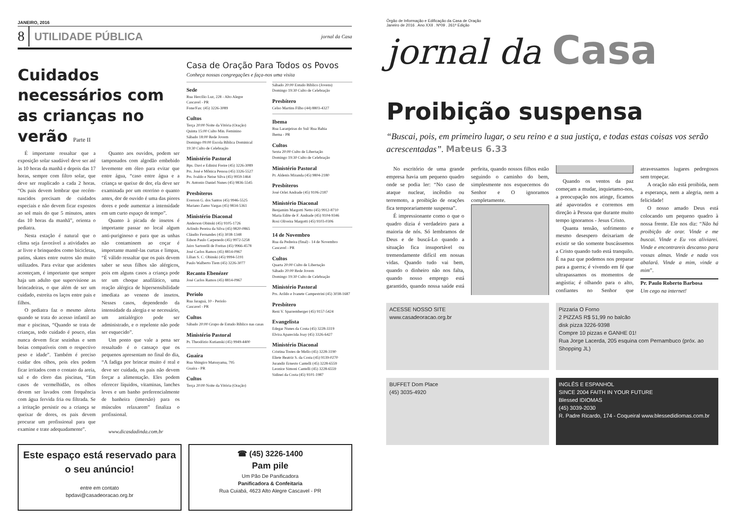JANEIRO, 2016
8 UTILIDADE PÚBLICA jornal da Casa
Cuidados necessários com as crianças no verão Parte II
É importante ressaltar que a exposição solar saudável deve ser até às 10 horas da manhã e depois das 17 horas, sempre com filtro solar, que deve ser reaplicado a cada 2 horas. “Os pais devem lembrar que recém-nascidos precisam de cuidados especiais e não devem ficar expostos ao sol mais do que 5 minutos, antes das 10 horas da manhã”, orienta o pediatra.
Nesta estação é natural que o clima seja favorável a atividades ao ar livre e brinquedos como bicicletas, patins, skates entre outros são muito utilizados. Para evitar que acidentes aconteçam, é importante que sempre haja um adulto que supervisione as brincadeiras, o que além de ser um cuidado, estreita os laços entre pais e filhos.
O pediatra faz o mesmo alerta quando se trata do acesso infantil ao mar e piscinas, “Quando se trata de crianças, todo cuidado é pouco, elas nunca devem ficar sozinhas e sem boias compatíveis com o respectivo peso e idade”. Também é preciso cuidar dos olhos, pois eles podem ficar irritados com o contato da areia, sal e do cloro das piscinas, “Em casos de vermelhidão, os olhos devem ser lavados com frequência com água fervida fria ou filtrada. Se a irritação persistir ou a criança se queixar de dores, os pais devem procurar um profissional para que examine e trate adequadamente”.
Quanto aos ouvidos, podem ser tamponados com algodão embebido levemente em óleo para evitar que entre água, “caso entre água e a criança se queixe de dor, ela deve ser examinada por um otorrino o quanto antes, dor de ouvido é uma das piores dores e pode aumentar a intensidade em um curto espaço de tempo”.
Quanto à picada de insetos é importante passar no local algum anti-puriginoso e para que as unhas não contaminem ao coçar é importante mantê-las curtas e limpas, “É válido ressaltar que os pais devem saber se seus filhos são alérgicos, pois em alguns casos a criança pode ter um choque anafilático, uma reação alérgica de hipersensibilidade imediata ao veneno de insetos. Nesses casos, dependendo da intensidade da alergia e se necessário, um antialérgico pode ser administrado, e o repelente não pode ser esquecido”.
Um ponto que vale a pena ser ressaltado é o cansaço que os pequenos apresentam no final do dia, “A fadiga por brincar muito é real e deve ser cuidada, os pais não devem forçar a alimentação. Eles podem oferecer líquidos, vitaminas, lanches leves e um banho preferencialmente de banheira (imersão) para os músculos relaxarem” finaliza o profissional.
www.dicasdadinda.com.br
Casa de Oração Para Todos os Povos
Conheça nossas congregações e faça-nos uma visita
Sede
Rua Hercílio Luz, 228 - Alto Alegre
Cascavel - PR
Fone/Fax: (45) 3226-3089
Cultos
Terça 20:00 Noite da Vitória (Oração)
Quinta 15:00 Culto Min. Feminino
Sábado 18:00 Rede Jovem
Domingo 09:00 Escola Bíblica Dominical
19:30 Culto de Celebração
Ministério Pastoral
Bps. Davi e Edinisi Freire (45) 3226-3089
Prs. José e Mônica Pessoa (45) 3326-5527
Prs. Ivaldo e Neise Silva (45) 9959-1464
Pr. Antonio Daniel Nunes (45) 9836-5545
Presbíteros
Everson G. dos Santos (45) 9946-5525
Mariano Zamo Vargas (45) 9834-5361
Ministério Diaconal
Anderson Obinski (45) 9105-1726
Arlindo Pereira da Silva (45) 9820-0865
Cláudio Fernandes (45) 3038-1348
Edson Paulo Carpenedo (45) 9972-5258
Jairo Sartorelli de Freitas (45) 9966-4578
José Carlos Ramos (45) 8814-0967
Lílian S. C. Obinski (45) 9994-5191
Paulo Walberto Tiem (45) 3226-3077
Recanto Ebenézer
José Carlos Ramos (45) 8814-0967
Periolo
Rua Jaraguá, 10 - Periolo
Cascavel - PR
Cultos
Sábado 20:00 Grupo de Estudo Bíblico nas casas
Ministério Pastoral
Pr. Theodózio Kutianski (45) 9949-4400
Guaíra
Rua Shingiro Matsuyama, 795
Guaíra - PR
Cultos
Terça 20:00 Noite da Vitória (Oração)
Sábado 20:00 Estudo Bíblico (Jovens)
Domingo 19:30 Culto de Celebração
Presbítero
Celso Martins Filho (44) 8803-4327
Ibema
Rua Laranjeiras do Sul/ Rua Bahia
Ibema - PR
Cultos
Sexta 20:00 Culto de Libertação
Domingo 19:30 Culto de Celebração
Ministério Pastoral
Pr. Aldenis Miranda (45) 9804-2180
Presbíteros
José Orlei Andrade (45) 9106-2187
Ministério Diaconal
Benjamim Margotti Netto (45) 9912-8710
Maria Edite de F. Andrade (45) 9104-9346
Rosi Oliveira Margotti (45) 9103-0306
14 de Novembro
Rua da Pedreira (final) - 14 de Novembro
Cascavel - PR
Cultos
Quarta 20:00 Culto de Libertação
Sábado 20:00 Rede Jovem
Domingo 19:30 Culto de Celebração
Ministério Pastoral
Prs. Arildo e Ivanete Campestrini (45) 3038-1687
Presbítero
Reni V. Sparremberger (45) 9157-5424
Evangelista
Edegar Nunes da Costa (45) 3228-3319
Elvira Aparecida Joay (45) 3326-6427
Ministério Diaconal
Cristina Tostes de Mello (45) 3228-3190
Eliete Beatriz S. da Costa (45) 9139-0270
Jurandir Ernesto Cantelli (45) 3228-6559
Leonice Simoni Cantelli (45) 3228-6559
Sidinei da Costa (45) 9101-1987
Este espaço está reservado para o seu anúncio!
entre em contato
bpdavi@casadeoracao.org.br
☎ (45) 3226-1400
Pam pile
Um Pão De Panificadora
Panificadora & Confeitaria
Rua Cuiabá, 4623 Alto Alegre Cascavel - PR
Órgão de Informação e Edificação da Casa de Oração
Janeiro de 2016 . Ano XXII . Nº09 . 261ª Edição
jornal da Casa
Proibição suspensa
“Buscai, pois, em primeiro lugar, o seu reino e a sua justiça, e todas estas coisas vos serão acrescentadas”. Mateus 6.33
No escritório de uma grande empresa havia um pequeno quadro onde se podia ler: “No caso de ataque nuclear, incêndio ou terremoto, a proibição de orações fica temporariamente suspensa”.
É impressionante como o que o quadro dizia é verdadeiro para a maioria de nós. Só lembramos de Deus e de buscá-Lo quando a situação fica insuportável ou tremendamente difícil em nossas vidas. Quando tudo vai bem, quando o dinheiro não nos falta, quando nosso emprego está garantido, quando nossa saúde está perfeita, quando nossos filhos estão seguindo o caminho do bem, simplesmente nos esquecemos do Senhor e O ignoramos completamente.
Quando os ventos da paz começam a mudar, inquietamo-nos, a preocupação nos atinge, ficamos até apavorados e corremos em direção à Pessoa que durante muito tempo ignoramos - Jesus Cristo.
Quanta tensão, sofrimento e mesmo desespero deixariam de existir se tão somente buscássemos a Cristo quando tudo está tranquilo. É na paz que podemos nos preparar para a guerra; é vivendo em fé que ultrapassamos os momentos de angústia; é olhando para o alto, confiantes no Senhor que atravessamos lugares pedregosos sem tropeçar.
A oração não está proibida, nem a esperança, nem a alegria, nem a felicidade!
O nosso amado Deus está colocando um pequeno quadro à nossa frente. Ele nos diz: “Não há proibição de orar. Vinde e me buscai. Vinde e Eu vos aliviarei. Vinde e encontrareis descanso para vossas almas. Vinde e nada vos abalará. Vinde a mim, vinde a mim”.
Pr. Paulo Roberto Barbosa
Um cego na internet!
ACESSE NOSSO SITE
www.casadeoracao.org.br
Pizzaria O Forno
2 PIZZAS R$ 51,99 no balcão
disk pizza 3226-9398
Compre 10 pizzas e GANHE 01!
Rua Jorge Lacerda, 205 esquina com Pernambuco (próx. ao Shopping JL)
BUFFET Dom Place
(45) 3035-4920
INGLÊS E ESPANHOL
SINCE 2004 FAITH IN YOUR FUTURE
Blessed IDIOMAS
(45) 3039-2030
R. Padre Ricardo, 174 - Coqueiral www.blessedidiomas.com.br